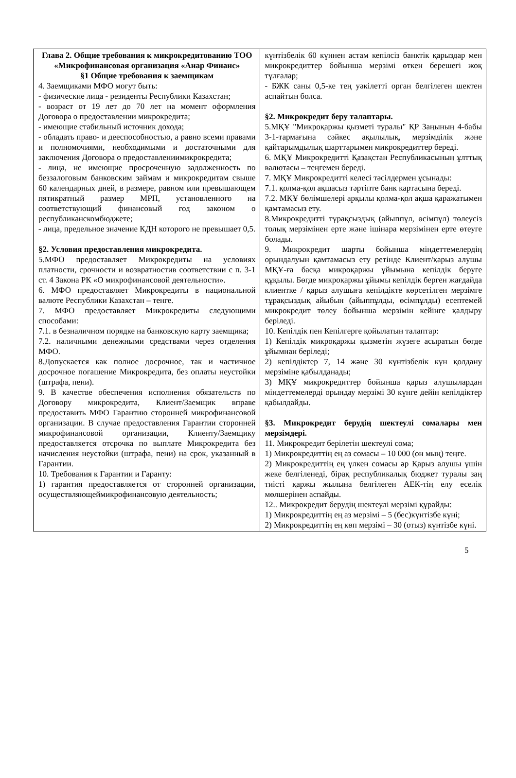| Глава 2. Общие требования к микрокредитованию ТОО «Микрофинансовая организация «Анар Финанс» §1 Общие требования к заемщикам 4. Заемщиками МФО могут быть: - физические лица - резиденты Республики Казахстан; - возраст от 19 лет до 70 лет на момент оформления Договора о предоставлении микрокредита; - имеющие стабильный источник дохода; - обладать право- и дееспособностью, а равно всеми правами и полномочиями, необходимыми и достаточными для заключения Договора о предоставлениимикрокредита; - лица, не имеющие просроченную задолженность по беззалоговым банковским займам и микрокредитам свыше 60 календарных дней, в размере, равном или превышающем пятикратный размер МРП, установленного на соответствующий финансовый год законом о республиканскомбюджете; - лица, предельное значение КДН которого не превышает 0,5. §2. Условия предоставления микрокредита. 5.МФО предоставляет Микрокредиты на условиях платности, срочности и возвратностив соответствии с п. 3-1 ст. 4 Закона РК «О микрофинансовой деятельности». 6. МФО предоставляет Микрокредиты в национальной валюте Республики Казахстан – тенге. 7. МФО предоставляет Микрокредиты следующими способами: 7.1. в безналичном порядке на банковскую карту заемщика; 7.2. наличными денежными средствами через отделения МФО. 8.Допускается как полное досрочное, так и частичное досрочное погашение Микрокредита, без оплаты неустойки (штрафа, пени). 9. В качестве обеспечения исполнения обязательств по Договору микрокредита, Клиент/Заемщик вправе предоставить МФО Гарантию сторонней микрофинансовой организации. В случае предоставления Гарантии сторонней микрофинансовой организации, Клиенту/Заемщику предоставляется отсрочка по выплате Микрокредита без начисления неустойки (штрафа, пени) на срок, указанный в Гарантии. 10. Требования к Гарантии и Гаранту: 1) гарантия предоставляется от сторонней организации, осуществляющеймикрофинансовую деятельность; | күнтізбелік 60 күннен астам кепілсіз банктік қарыздар мен микрокредиттер бойынша мерзімі өткен берешегі жоқ тұлғалар; - БЖК саны 0,5-ке тең уәкілетті орган белгілеген шектен аспайтын болса. §2. Микрокредит беру талаптары. 5.МҚҰ "Микроқаржы қызметі туралы" ҚР Заңының 4-бабы 3-1-тармағына сәйкес ақылылық, мерзімділік және қайтарымдылық шарттарымен микрокредиттер береді. 6. МҚҰ Микрокредитті Қазақстан Республикасының ұлттық валютасы – теңгемен береді. 7. МҚҰ Микрокредитті келесі тәсілдермен ұсынады: 7.1. қолма-қол ақшасыз тәртіпте банк картасына береді. 7.2. МҚҰ бөлімшелері арқылы қолма-қол ақша қаражатымен қамтамасыз ету. 8.Микрокредитті тұрақсыздық (айыппұл, өсімпұл) төлеусіз толық мерзімінен ерте және ішінара мерзімінен ерте өтеуге болады. 9. Микрокредит шарты бойынша міндеттемелердің орындалуын қамтамасыз ету ретінде Клиент/қарыз алушы МҚҰ-ға басқа микроқаржы ұйымына кепілдік беруге құқылы. Бөгде микроқаржы ұйымы кепілдік берген жағдайда клиентке / қарыз алушыға кепілдікте көрсетілген мерзімге тұрақсыздық айыбын (айыппұлды, өсімпұлды) есептемей микрокредит төлеу бойынша мерзімін кейінге қалдыру беріледі. 10. Кепілдік пен Кепілгерге қойылатын талаптар: 1) Кепілдік микроқаржы қызметін жүзеге асыратын бөгде ұйымнан беріледі; 2) кепілдіктер 7, 14 және 30 күнтізбелік күн қолдану мерзіміне қабылданады; 3) МҚҰ микрокредиттер бойынша қарыз алушылардан міндеттемелерді орындау мерзімі 30 күнге дейін кепілдіктер қабылдайды. §3. Микрокредит берудің шектеулі сомалары мен мерзімдері. 11. Микрокредит берілетін шектеулі сома; 1) Микрокредиттің ең аз сомасы – 10 000 (он мың) теңге. 2) Микрокредиттің ең үлкен сомасы әр Қарыз алушы үшін жеке белгіленеді, бірақ республикалық бюджет туралы заң тиісті қаржы жылына белгілеген АЕК-тің елу еселік мөлшерінен аспайды. 12.. Микрокредит берудің шектеулі мерзімі құрайды: 1) Микрокредиттің ең аз мерзімі – 5 (бес)күнтізбе күні; 2) Микрокредиттің ең көп мерзімі – 30 (отыз) күнтізбе күні. |
5